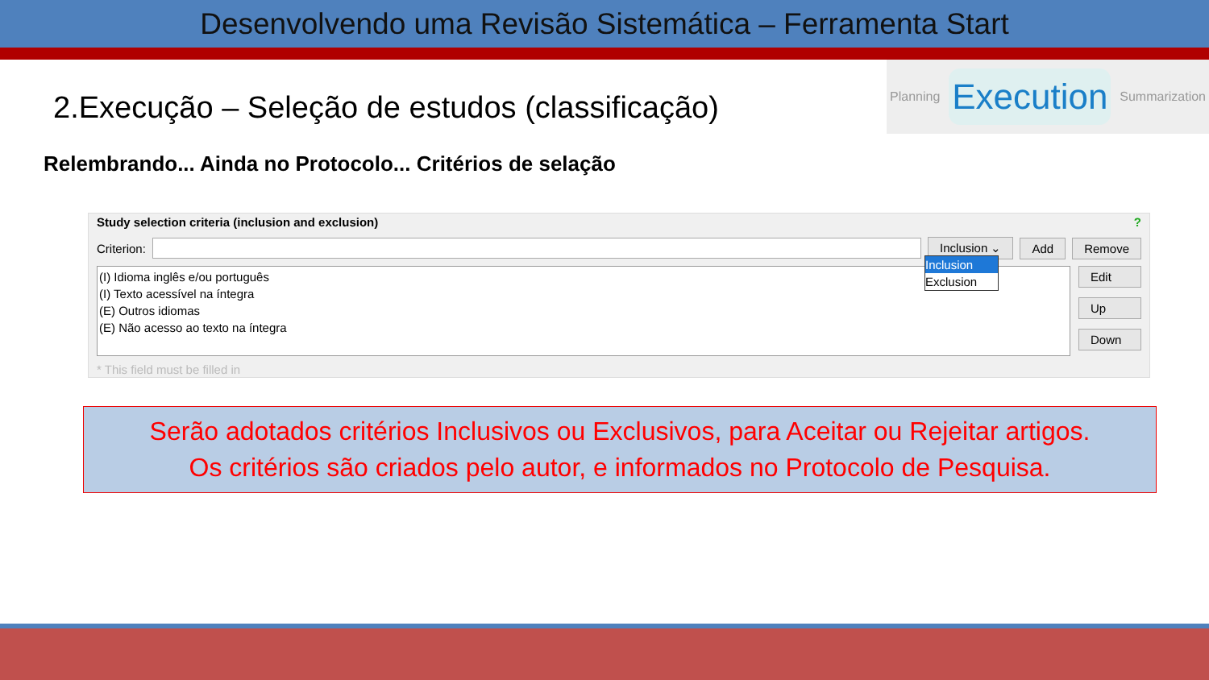Desenvolvendo uma Revisão Sistemática – Ferramenta Start
2.Execução – Seleção de estudos (classificação)
Planning Execution Summarization
Relembrando... Ainda no Protocolo... Critérios de selação
Study selection criteria (inclusion and exclusion) ?
Criterion:
Inclusion ⌄ Add Remove
(I) Idioma inglês e/ou português
(I) Texto acessível na íntegra
(E) Outros idiomas
(E) Não acesso ao texto na íntegra
Inclusion
Exclusion
Edit
Up
Down
* This field must be filled in
Serão adotados critérios Inclusivos ou Exclusivos, para Aceitar ou Rejeitar artigos.
Os critérios são criados pelo autor, e informados no Protocolo de Pesquisa.